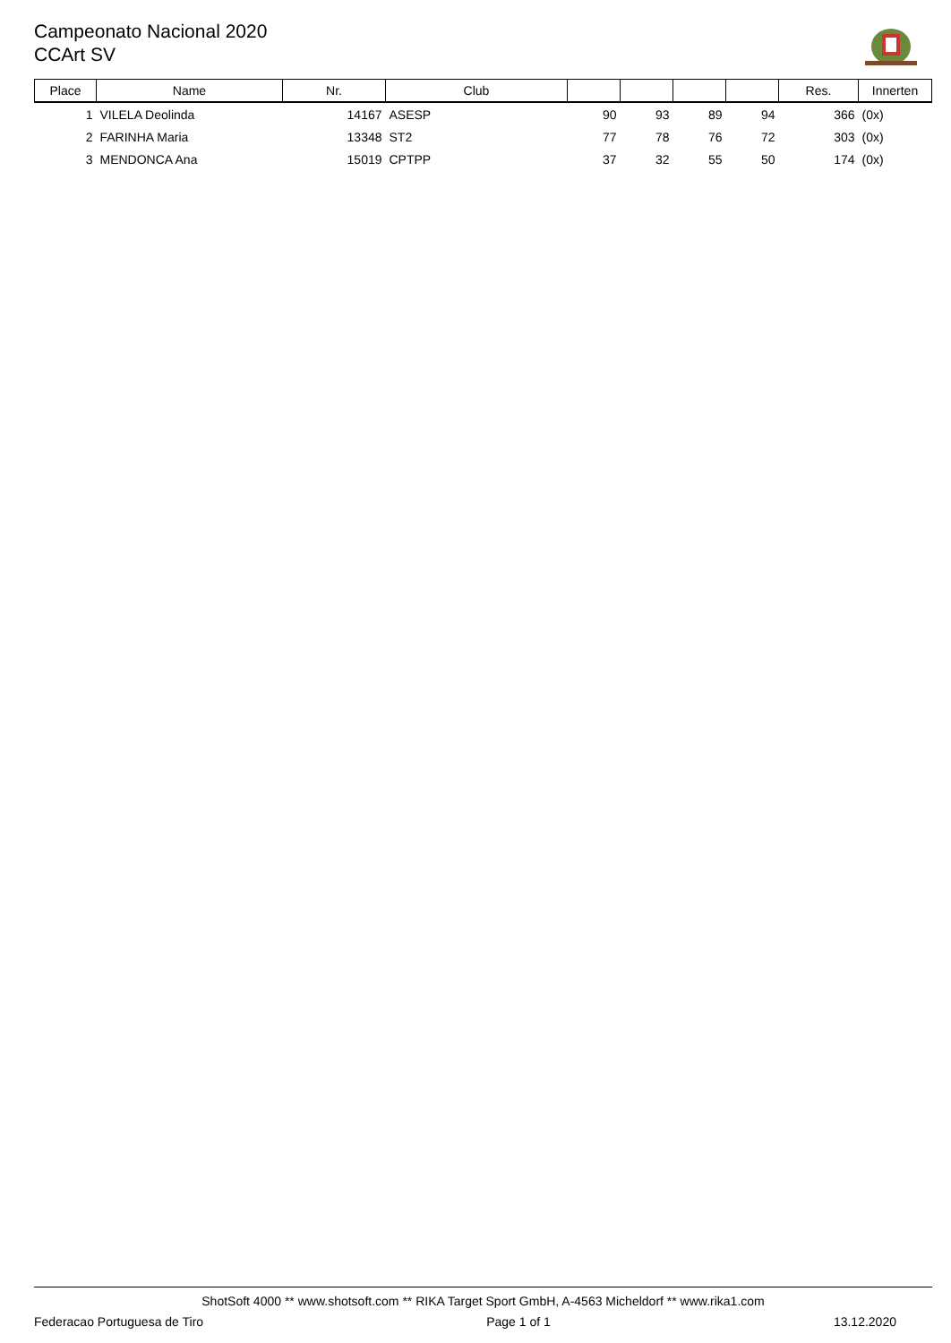Campeonato Nacional 2020
CCArt SV
| Place | Name | Nr. | Club | | | | | Res. | Innerten |
| --- | --- | --- | --- | --- | --- | --- | --- | --- | --- |
| 1 | VILELA Deolinda | 14167 | ASESP | 90 | 93 | 89 | 94 | 366 | (0x) |
| 2 | FARINHA Maria | 13348 | ST2 | 77 | 78 | 76 | 72 | 303 | (0x) |
| 3 | MENDONCA Ana | 15019 | CPTPP | 37 | 32 | 55 | 50 | 174 | (0x) |
ShotSoft 4000 ** www.shotsoft.com ** RIKA Target Sport GmbH, A-4563 Micheldorf ** www.rika1.com
Federacao Portuguesa de Tiro Page 1 of 1 13.12.2020